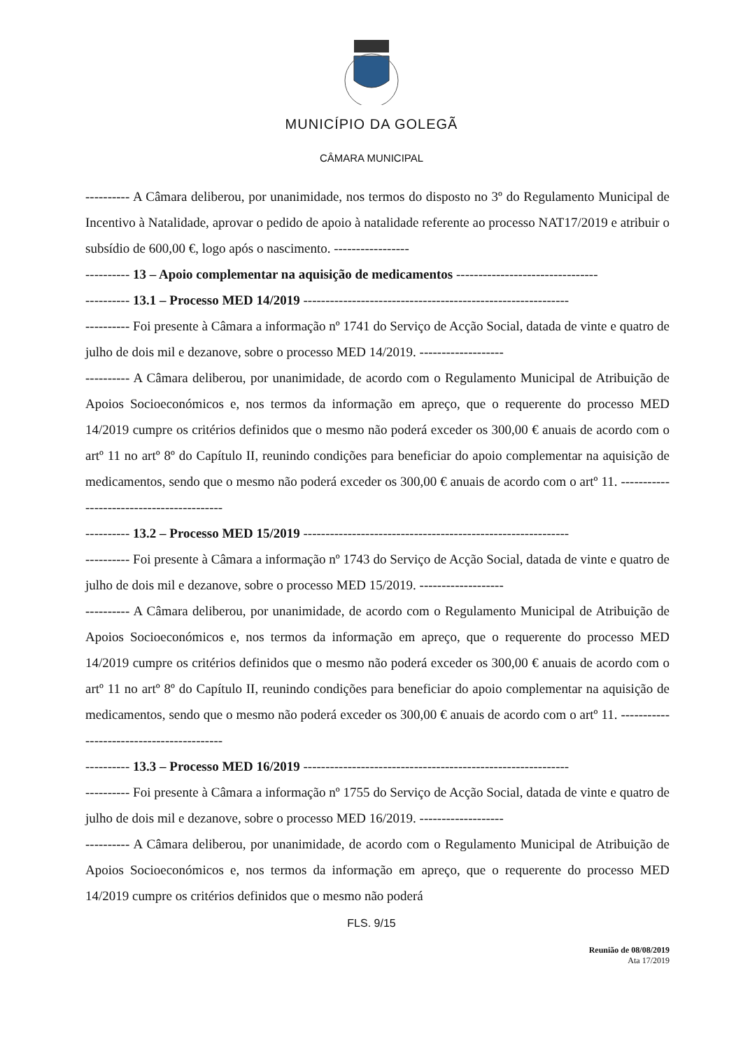MUNICÍPIO DA GOLEGÃ
CÂMARA MUNICIPAL
---------- A Câmara deliberou, por unanimidade, nos termos do disposto no 3º do Regulamento Municipal de Incentivo à Natalidade, aprovar o pedido de apoio à natalidade referente ao processo NAT17/2019 e atribuir o subsídio de 600,00 €, logo após o nascimento. -----------------
---------- 13 – Apoio complementar na aquisição de medicamentos --------------------------------
---------- 13.1 – Processo MED 14/2019 ------------------------------------------------------------
---------- Foi presente à Câmara a informação nº 1741 do Serviço de Acção Social, datada de vinte e quatro de julho de dois mil e dezanove, sobre o processo MED 14/2019. -------------------
---------- A Câmara deliberou, por unanimidade, de acordo com o Regulamento Municipal de Atribuição de Apoios Socioeconómicos e, nos termos da informação em apreço, que o requerente do processo MED 14/2019 cumpre os critérios definidos que o mesmo não poderá exceder os 300,00 € anuais de acordo com o artº 11 no artº 8º do Capítulo II, reunindo condições para beneficiar do apoio complementar na aquisição de medicamentos, sendo que o mesmo não poderá exceder os 300,00 € anuais de acordo com o artº 11. ------------------------------------------
---------- 13.2 – Processo MED 15/2019 ------------------------------------------------------------
---------- Foi presente à Câmara a informação nº 1743 do Serviço de Acção Social, datada de vinte e quatro de julho de dois mil e dezanove, sobre o processo MED 15/2019. -------------------
---------- A Câmara deliberou, por unanimidade, de acordo com o Regulamento Municipal de Atribuição de Apoios Socioeconómicos e, nos termos da informação em apreço, que o requerente do processo MED 14/2019 cumpre os critérios definidos que o mesmo não poderá exceder os 300,00 € anuais de acordo com o artº 11 no artº 8º do Capítulo II, reunindo condições para beneficiar do apoio complementar na aquisição de medicamentos, sendo que o mesmo não poderá exceder os 300,00 € anuais de acordo com o artº 11. ------------------------------------------
---------- 13.3 – Processo MED 16/2019 ------------------------------------------------------------
---------- Foi presente à Câmara a informação nº 1755 do Serviço de Acção Social, datada de vinte e quatro de julho de dois mil e dezanove, sobre o processo MED 16/2019. -------------------
---------- A Câmara deliberou, por unanimidade, de acordo com o Regulamento Municipal de Atribuição de Apoios Socioeconómicos e, nos termos da informação em apreço, que o requerente do processo MED 14/2019 cumpre os critérios definidos que o mesmo não poderá
FLS. 9/15
Reunião de 08/08/2019
Ata 17/2019